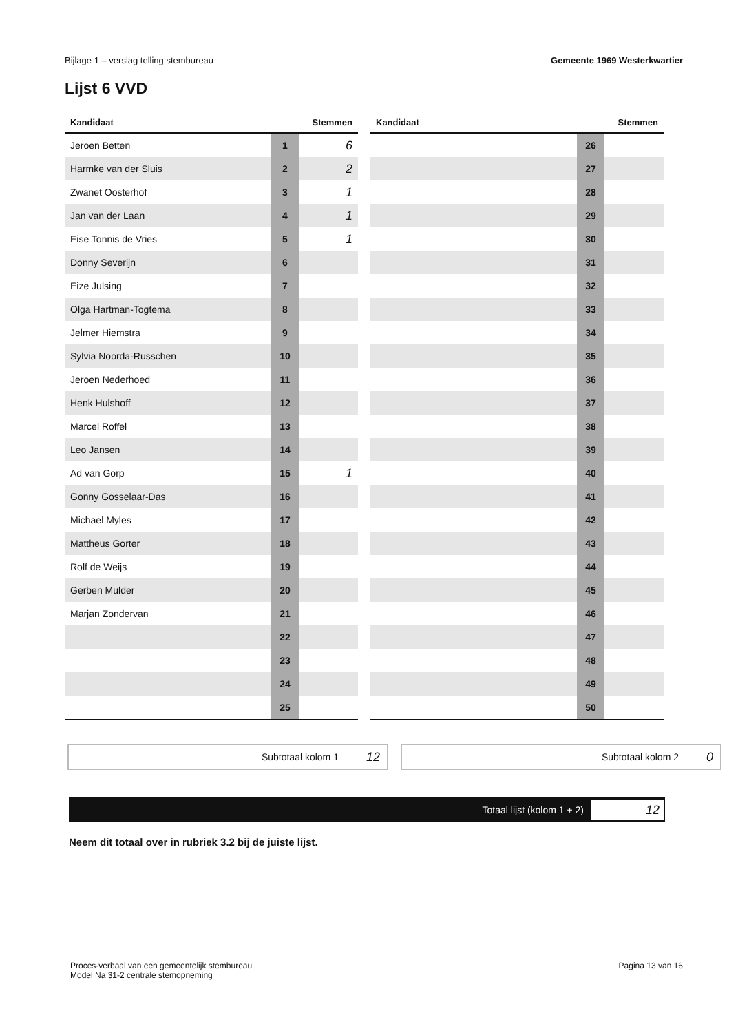Bijlage 1 – verslag telling stembureau Gemeente 1969 Westerkwartier
Lijst 6 VVD
| Kandidaat | Stemmen | |
| --- | --- | --- |
| Jeroen Betten | 1 | 6 |
| Harmke van der Sluis | 2 | 2 |
| Zwanet Oosterhof | 3 | 1 |
| Jan van der Laan | 4 | 1 |
| Eise Tonnis de Vries | 5 | 1 |
| Donny Severijn | 6 | |
| Eize Julsing | 7 | |
| Olga Hartman-Togtema | 8 | |
| Jelmer Hiemstra | 9 | |
| Sylvia Noorda-Russchen | 10 | |
| Jeroen Nederhoed | 11 | |
| Henk Hulshoff | 12 | |
| Marcel Roffel | 13 | |
| Leo Jansen | 14 | |
| Ad van Gorp | 15 | 1 |
| Gonny Gosselaar-Das | 16 | |
| Michael Myles | 17 | |
| Mattheus Gorter | 18 | |
| Rolf de Weijs | 19 | |
| Gerben Mulder | 20 | |
| Marjan Zondervan | 21 | |
| | 22 | |
| | 23 | |
| | 24 | |
| | 25 | |
| Kandidaat | Stemmen | |
| --- | --- | --- |
| | 26 | |
| | 27 | |
| | 28 | |
| | 29 | |
| | 30 | |
| | 31 | |
| | 32 | |
| | 33 | |
| | 34 | |
| | 35 | |
| | 36 | |
| | 37 | |
| | 38 | |
| | 39 | |
| | 40 | |
| | 41 | |
| | 42 | |
| | 43 | |
| | 44 | |
| | 45 | |
| | 46 | |
| | 47 | |
| | 48 | |
| | 49 | |
| | 50 | |
Subtotaal kolom 1 12
Subtotaal kolom 2 0
Totaal lijst (kolom 1 + 2) 12
Neem dit totaal over in rubriek 3.2 bij de juiste lijst.
Proces-verbaal van een gemeentelijk stembureau
Model Na 31-2 centrale stemopneming
Pagina 13 van 16